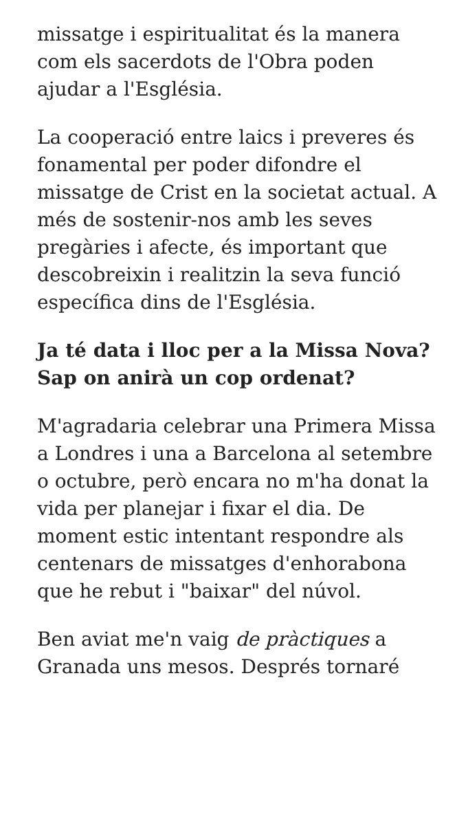missatge i espiritualitat és la manera com els sacerdots de l'Obra poden ajudar a l'Església.
La cooperació entre laics i preveres és fonamental per poder difondre el missatge de Crist en la societat actual. A més de sostenir-nos amb les seves pregàries i afecte, és important que descobreixin i realitzin la seva funció específica dins de l'Església.
Ja té data i lloc per a la Missa Nova? Sap on anirà un cop ordenat?
M'agradaria celebrar una Primera Missa a Londres i una a Barcelona al setembre o octubre, però encara no m'ha donat la vida per planejar i fixar el dia. De moment estic intentant respondre als centenars de missatges d'enhorabona que he rebut i "baixar" del núvol.
Ben aviat me'n vaig de pràctiques a Granada uns mesos. Després tornaré